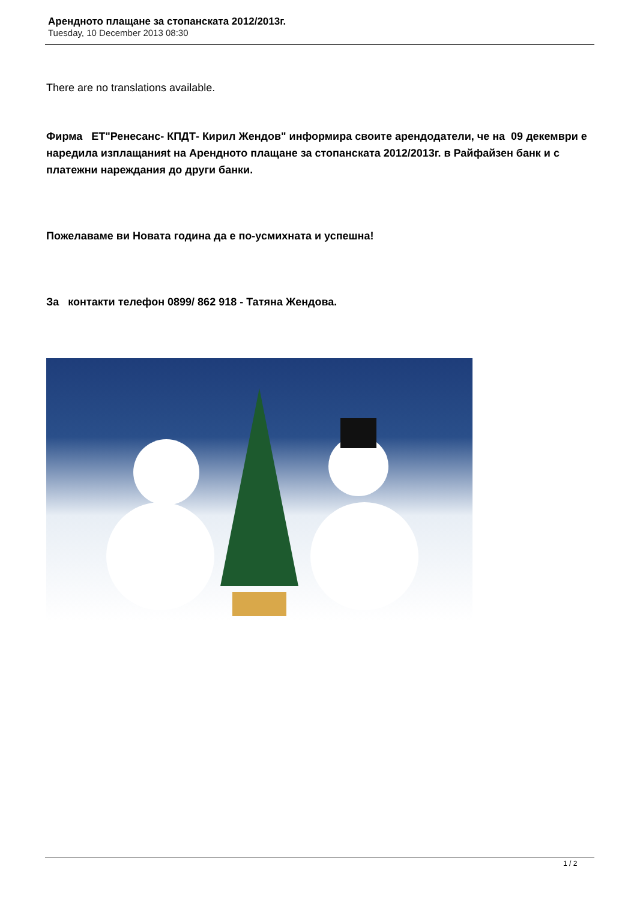Арендното плащане за стопанската 2012/2013г.
Tuesday, 10 December 2013 08:30
There are no translations available.
Фирма ЕТ"Ренесанс- КПДТ- Кирил Жендов" информира своите арендодатели, че на 09 декември е наредила изплащанияt на Арендното плащане за стопанската 2012/2013г. в Райфайзен банк и с платежни нареждания до други банки.
Пожелаваме ви Новата година да е по-усмихната и успешна!
За контакти телефон 0899/ 862 918 - Татяна Жендова.
1 / 2